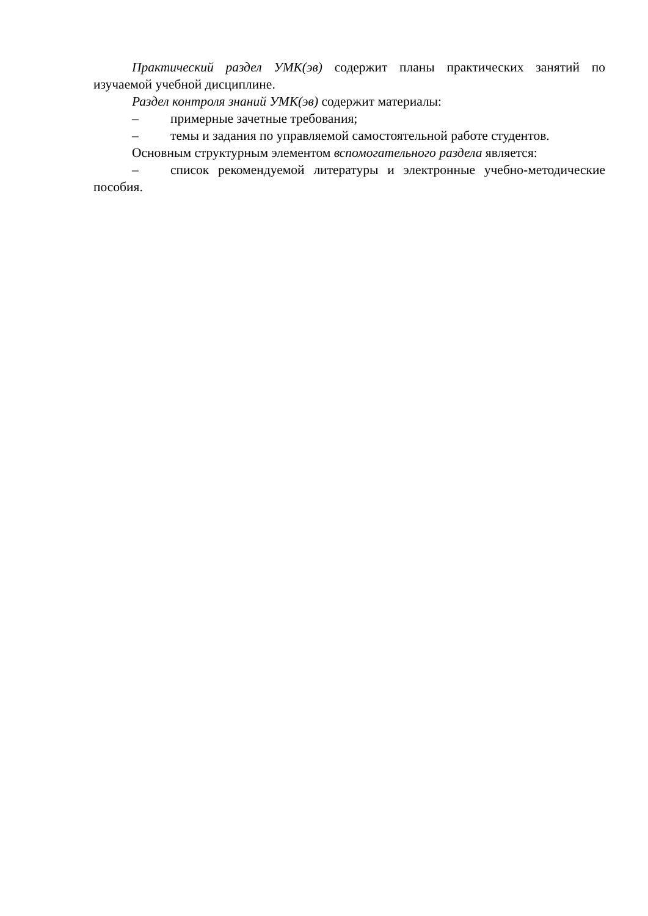Практический раздел УМК(эв) содержит планы практических занятий по изучаемой учебной дисциплине.
Раздел контроля знаний УМК(эв) содержит материалы:
– примерные зачетные требования;
– темы и задания по управляемой самостоятельной работе студентов.
Основным структурным элементом вспомогательного раздела является:
– список рекомендуемой литературы и электронные учебно-методические пособия.